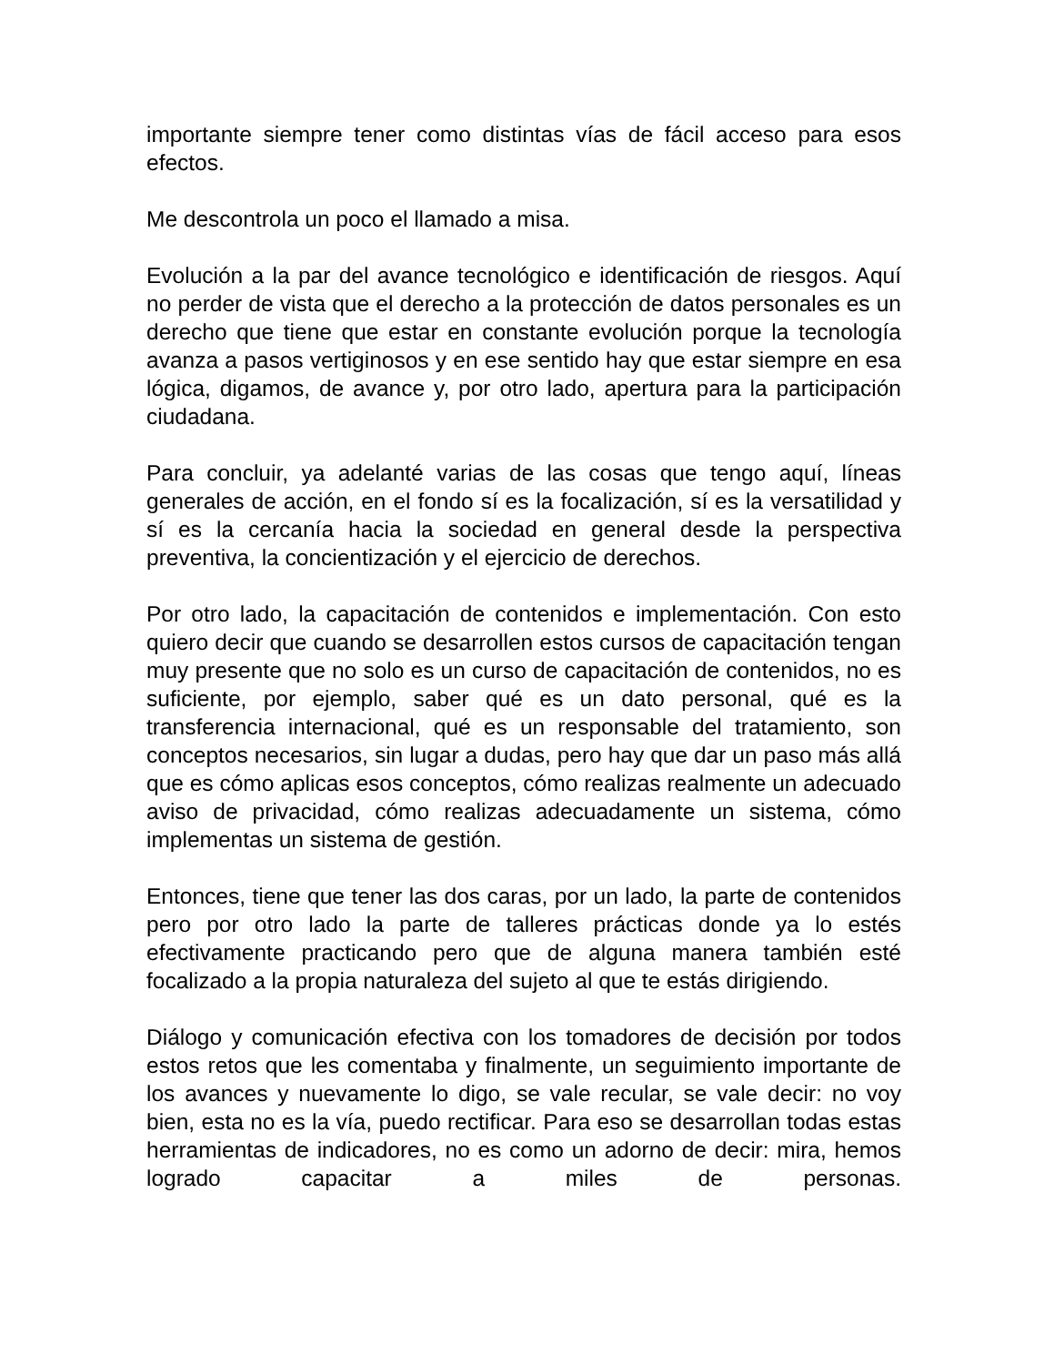importante siempre tener como distintas vías de fácil acceso para esos efectos.
Me descontrola un poco el llamado a misa.
Evolución a la par del avance tecnológico e identificación de riesgos. Aquí no perder de vista que el derecho a la protección de datos personales es un derecho que tiene que estar en constante evolución porque la tecnología avanza a pasos vertiginosos y en ese sentido hay que estar siempre en esa lógica, digamos, de avance y, por otro lado, apertura para la participación ciudadana.
Para concluir, ya adelanté varias de las cosas que tengo aquí, líneas generales de acción, en el fondo sí es la focalización, sí es la versatilidad y sí es la cercanía hacia la sociedad en general desde la perspectiva preventiva, la concientización y el ejercicio de derechos.
Por otro lado, la capacitación de contenidos e implementación. Con esto quiero decir que cuando se desarrollen estos cursos de capacitación tengan muy presente que no solo es un curso de capacitación de contenidos, no es suficiente, por ejemplo, saber qué es un dato personal, qué es la transferencia internacional, qué es un responsable del tratamiento, son conceptos necesarios, sin lugar a dudas, pero hay que dar un paso más allá que es cómo aplicas esos conceptos, cómo realizas realmente un adecuado aviso de privacidad, cómo realizas adecuadamente un sistema, cómo implementas un sistema de gestión.
Entonces, tiene que tener las dos caras, por un lado, la parte de contenidos pero por otro lado la parte de talleres prácticas donde ya lo estés efectivamente practicando pero que de alguna manera también esté focalizado a la propia naturaleza del sujeto al que te estás dirigiendo.
Diálogo y comunicación efectiva con los tomadores de decisión por todos estos retos que les comentaba y finalmente, un seguimiento importante de los avances y nuevamente lo digo, se vale recular, se vale decir: no voy bien, esta no es la vía, puedo rectificar. Para eso se desarrollan todas estas herramientas de indicadores, no es como un adorno de decir: mira, hemos logrado capacitar a miles de personas.